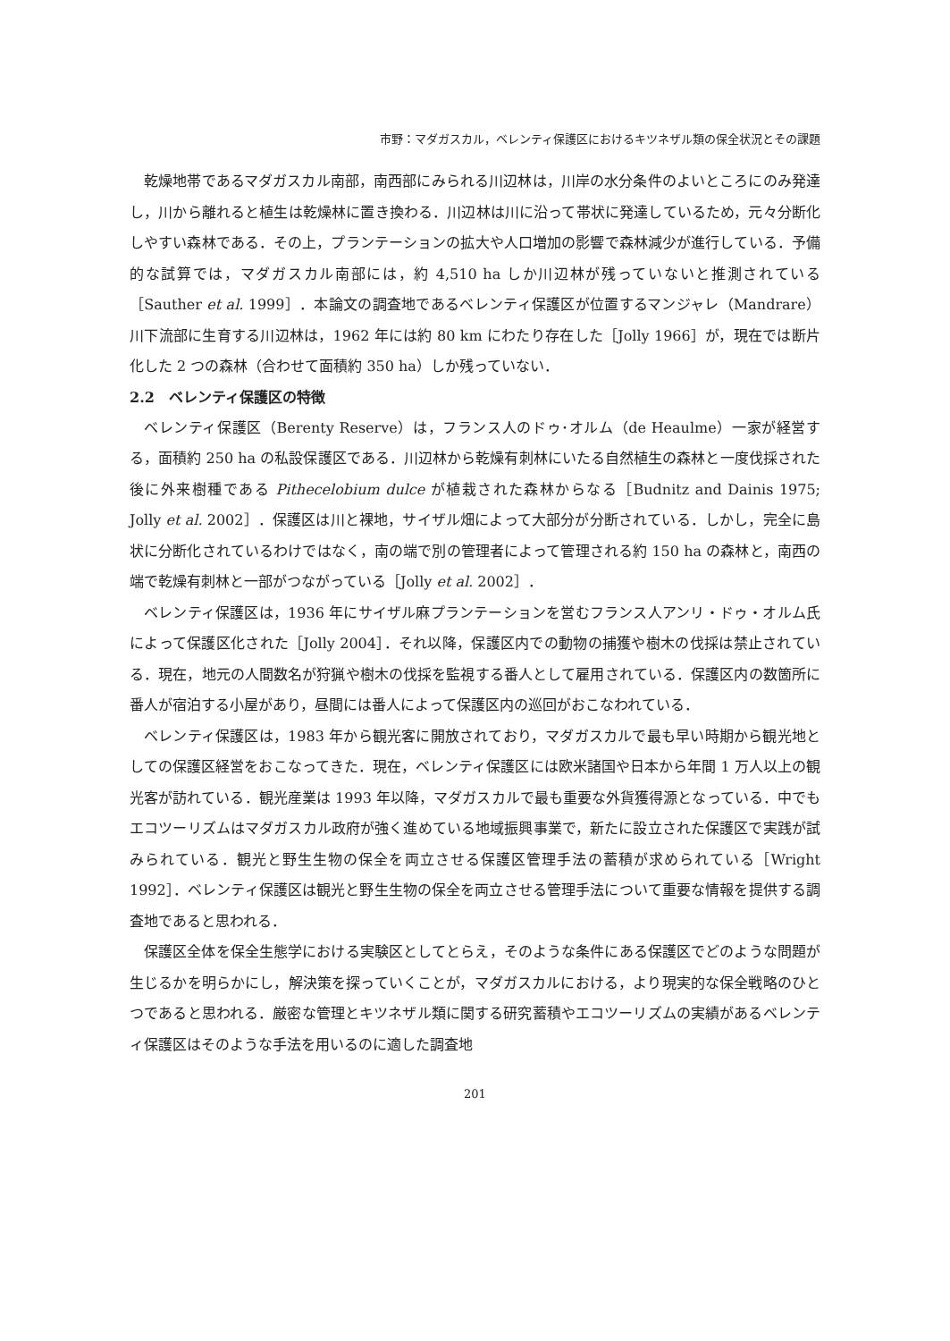市野：マダガスカル，ベレンティ保護区におけるキツネザル類の保全状況とその課題
乾燥地帯であるマダガスカル南部，南西部にみられる川辺林は，川岸の水分条件のよいところにのみ発達し，川から離れると植生は乾燥林に置き換わる．川辺林は川に沿って帯状に発達しているため，元々分断化しやすい森林である．その上，プランテーションの拡大や人口増加の影響で森林減少が進行している．予備的な試算では，マダガスカル南部には，約 4,510 ha しか川辺林が残っていないと推測されている［Sauther et al. 1999］．本論文の調査地であるベレンティ保護区が位置するマンジャレ（Mandrare）川下流部に生育する川辺林は，1962 年には約 80 km にわたり存在した［Jolly 1966］が，現在では断片化した 2 つの森林（合わせて面積約 350 ha）しか残っていない．
2.2　ベレンティ保護区の特徴
ベレンティ保護区（Berenty Reserve）は，フランス人のドゥ･オルム（de Heaulme）一家が経営する，面積約 250 ha の私設保護区である．川辺林から乾燥有刺林にいたる自然植生の森林と一度伐採された後に外来樹種である Pithecelobium dulce が植栽された森林からなる［Budnitz and Dainis 1975; Jolly et al. 2002］．保護区は川と裸地，サイザル畑によって大部分が分断されている．しかし，完全に島状に分断化されているわけではなく，南の端で別の管理者によって管理される約 150 ha の森林と，南西の端で乾燥有刺林と一部がつながっている［Jolly et al. 2002］．
ベレンティ保護区は，1936 年にサイザル麻プランテーションを営むフランス人アンリ・ドゥ・オルム氏によって保護区化された［Jolly 2004］．それ以降，保護区内での動物の捕獲や樹木の伐採は禁止されている．現在，地元の人間数名が狩猟や樹木の伐採を監視する番人として雇用されている．保護区内の数箇所に番人が宿泊する小屋があり，昼間には番人によって保護区内の巡回がおこなわれている．
ベレンティ保護区は，1983 年から観光客に開放されており，マダガスカルで最も早い時期から観光地としての保護区経営をおこなってきた．現在，ベレンティ保護区には欧米諸国や日本から年間 1 万人以上の観光客が訪れている．観光産業は 1993 年以降，マダガスカルで最も重要な外貨獲得源となっている．中でもエコツーリズムはマダガスカル政府が強く進めている地域振興事業で，新たに設立された保護区で実践が試みられている．観光と野生生物の保全を両立させる保護区管理手法の蓄積が求められている［Wright 1992］．ベレンティ保護区は観光と野生生物の保全を両立させる管理手法について重要な情報を提供する調査地であると思われる．
保護区全体を保全生態学における実験区としてとらえ，そのような条件にある保護区でどのような問題が生じるかを明らかにし，解決策を探っていくことが，マダガスカルにおける，より現実的な保全戦略のひとつであると思われる．厳密な管理とキツネザル類に関する研究蓄積やエコツーリズムの実績があるベレンティ保護区はそのような手法を用いるのに適した調査地
201